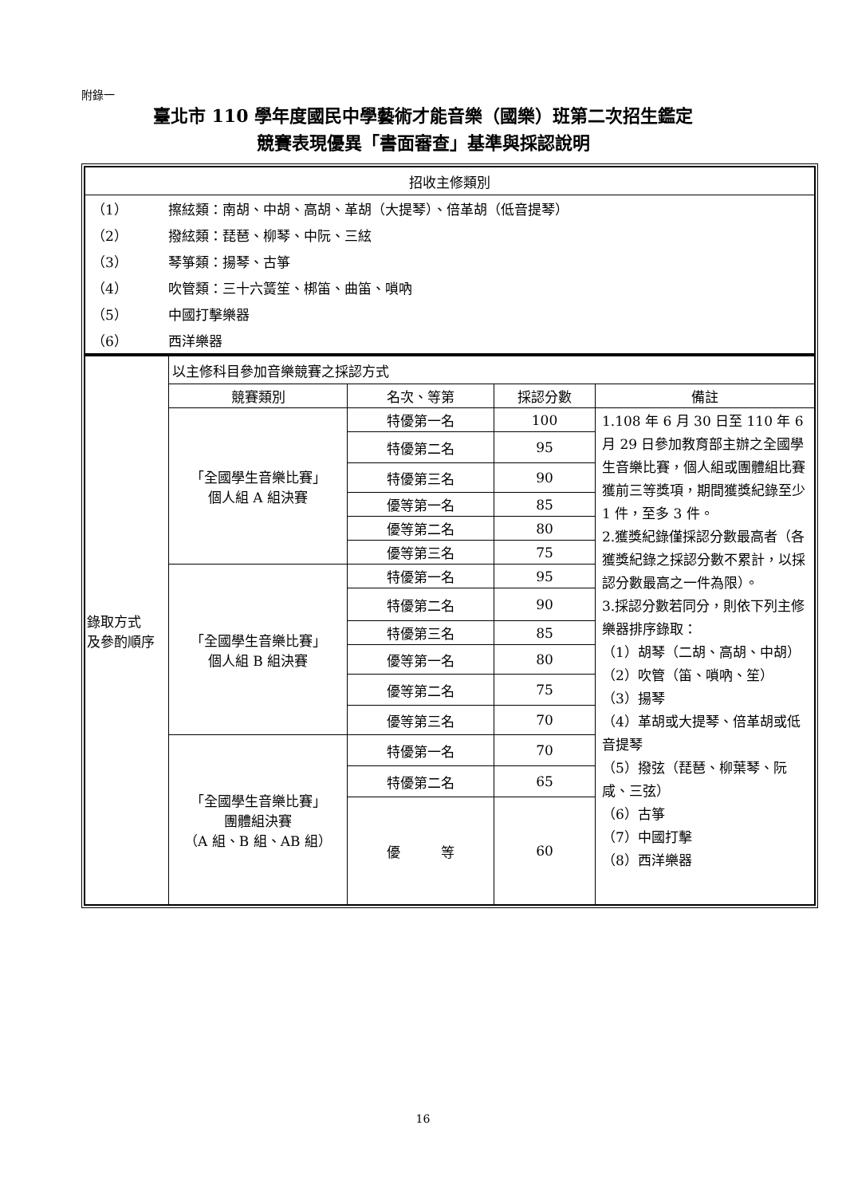附錄一
臺北市 110 學年度國民中學藝術才能音樂（國樂）班第二次招生鑑定
競賽表現優異「書面審查」基準與採認說明
| 招收主修類別 | | | | |
| --- | --- | --- | --- | --- |
| / （1） / 擦絃類：南胡、中胡、高胡、革胡（大提琴）、倍革胡（低音提琴） / / （2） / 撥絃類：琵琶、柳琴、中阮、三絃 / / （3） / 琴箏類：揚琴、古箏 / / （4） / 吹管類：三十六簧笙、梆笛、曲笛、嗩吶 / / （5） / 中國打擊樂器 / / （6） / 西洋樂器 / | | | | |
| 錄取方式 及參酌順序 | 以主修科目參加音樂競賽之採認方式 | | | |
| | 競賽類別 | 名次、等第 | 採認分數 | 備註 |
| | 「全國學生音樂比賽」 個人組 A 組決賽 | 特優第一名 | 100 | 1.108 年 6 月 30 日至 110 年 6 月 29 日參加教育部主辦之全國學生音樂比賽，個人組或團體組比賽獲前三等獎項，期間獲獎紀錄至少 1 件，至多 3 件。 2.獲獎紀錄僅採認分數最高者（各獲獎紀錄之採認分數不累計，以採認分數最高之一件為限）。 3.採認分數若同分，則依下列主修樂器排序錄取： （1）胡琴（二胡、高胡、中胡） （2）吹管（笛、嗩吶、笙） （3）揚琴 （4）革胡或大提琴、倍革胡或低音提琴 （5）撥弦（琵琶、柳葉琴、阮咸、三弦） （6）古箏 （7）中國打擊 （8）西洋樂器 |
| | | 特優第二名 | 95 | |
| | | 特優第三名 | 90 | |
| | | 優等第一名 | 85 | |
| | | 優等第二名 | 80 | |
| | | 優等第三名 | 75 | |
| | 「全國學生音樂比賽」 個人組 B 組決賽 | 特優第一名 | 95 | |
| | | 特優第二名 | 90 | |
| | | 特優第三名 | 85 | |
| | | 優等第一名 | 80 | |
| | | 優等第二名 | 75 | |
| | | 優等第三名 | 70 | |
| | 「全國學生音樂比賽」 團體組決賽 （A 組、B 組、AB 組） | 特優第一名 | 70 | |
| | | 特優第二名 | 65 | |
| | | 優 等 | 60 | |
16